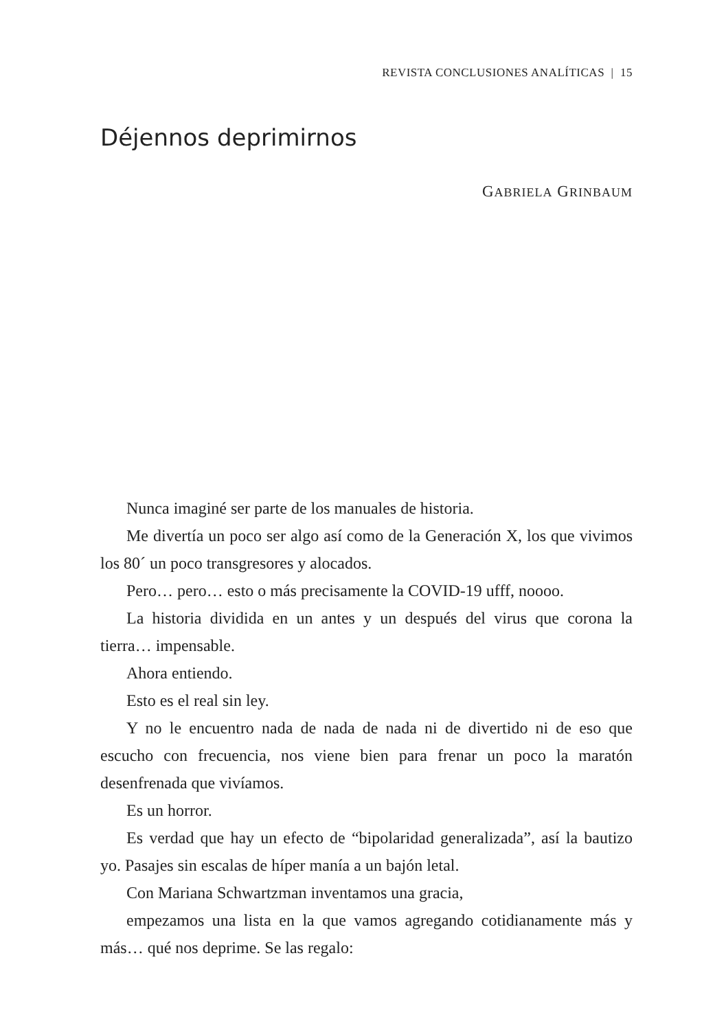REVISTA CONCLUSIONES ANALÍTICAS | 15
Déjennos deprimirnos
GABRIELA GRINBAUM
Nunca imaginé ser parte de los manuales de historia.
Me divertía un poco ser algo así como de la Generación X, los que vivimos los 80´ un poco transgresores y alocados.
Pero… pero… esto o más precisamente la COVID-19 ufff, noooo.
La historia dividida en un antes y un después del virus que corona la tierra… impensable.
Ahora entiendo.
Esto es el real sin ley.
Y no le encuentro nada de nada de nada ni de divertido ni de eso que escucho con frecuencia, nos viene bien para frenar un poco la maratón desenfrenada que vivíamos.
Es un horror.
Es verdad que hay un efecto de “bipolaridad generalizada”, así la bautizo yo. Pasajes sin escalas de híper manía a un bajón letal.
Con Mariana Schwartzman inventamos una gracia,
empezamos una lista en la que vamos agregando cotidianamente más y más… qué nos deprime. Se las regalo: